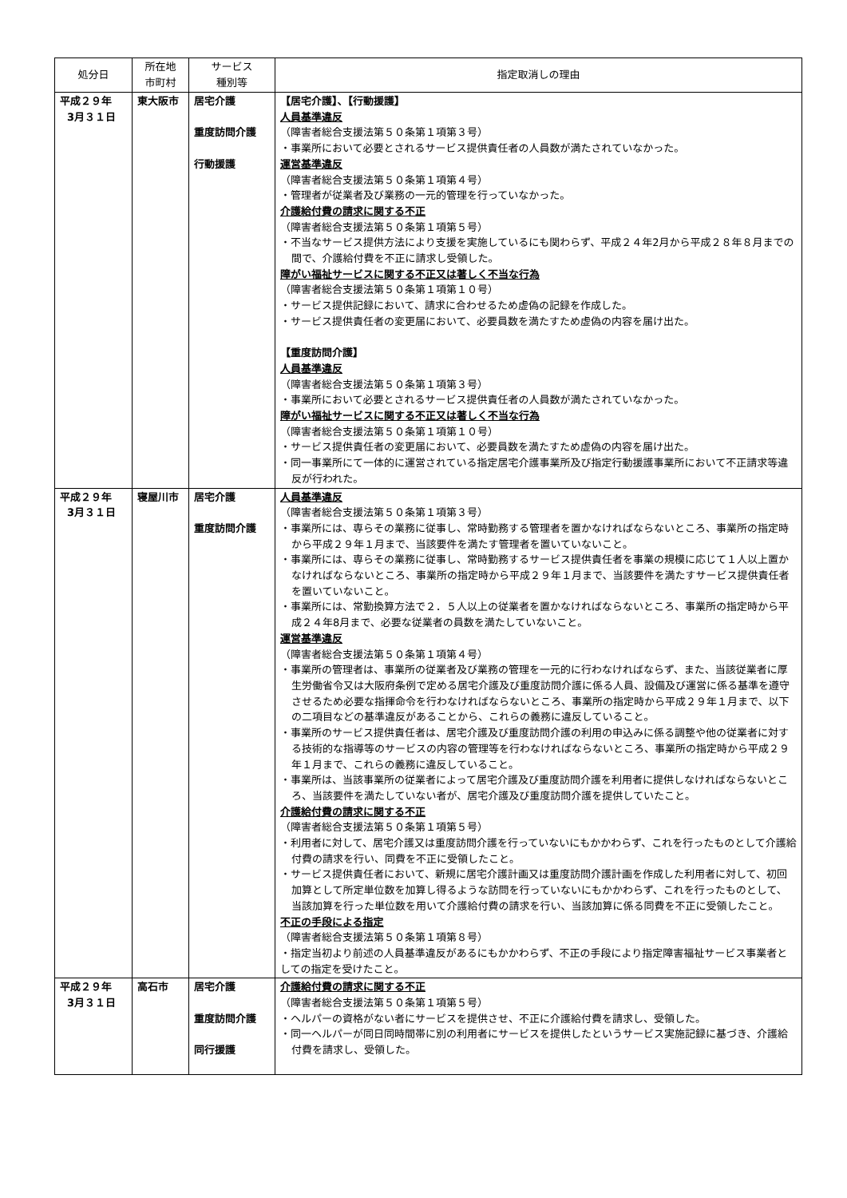| 処分日 | 所在地 市町村 | サービス 種別等 | 指定取消しの理由 |
| --- | --- | --- | --- |
| 平成２９年 3月３１日 | 東大阪市 | 居宅介護 重度訪問介護 行動援護 | 【居宅介護】、【行動援護】 人員基準違反 （障害者総合支援法第５０条第１項第３号） ・事業所において必要とされるサービス提供責任者の人員数が満たされていなかった。 運営基準違反 （障害者総合支援法第５０条第１項第４号） ・管理者が従業者及び業務の一元的管理を行っていなかった。 介護給付費の請求に関する不正 （障害者総合支援法第５０条第１項第５号） ・不当なサービス提供方法により支援を実施しているにも関わらず、平成２４年2月から平成２８年８月までの間で、介護給付費を不正に請求し受領した。 障がい福祉サービスに関する不正又は著しく不当な行為 （障害者総合支援法第５０条第１項第１０号） ・サービス提供記録において、請求に合わせるため虚偽の記録を作成した。 ・サービス提供責任者の変更届において、必要員数を満たすため虚偽の内容を届け出た。 【重度訪問介護】 人員基準違反 （障害者総合支援法第５０条第１項第３号） ・事業所において必要とされるサービス提供責任者の人員数が満たされていなかった。 障がい福祉サービスに関する不正又は著しく不当な行為 （障害者総合支援法第５０条第１項第１０号） ・サービス提供責任者の変更届において、必要員数を満たすため虚偽の内容を届け出た。 ・同一事業所にて一体的に運営されている指定居宅介護事業所及び指定行動援護事業所において不正請求等違反が行われた。 |
| 平成２９年 3月３１日 | 寝屋川市 | 居宅介護 重度訪問介護 | 人員基準違反 （障害者総合支援法第５０条第１項第３号） ・事業所には、専らその業務に従事し、常時勤務する管理者を置かなければならないところ、事業所の指定時から平成２９年１月まで、当該要件を満たす管理者を置いていないこと。 ・事業所には、専らその業務に従事し、常時勤務するサービス提供責任者を事業の規模に応じて１人以上置かなければならないところ、事業所の指定時から平成２９年１月まで、当該要件を満たすサービス提供責任者を置いていないこと。 ・事業所には、常勤換算方法で２．５人以上の従業者を置かなければならないところ、事業所の指定時から平成２４年8月まで、必要な従業者の員数を満たしていないこと。 運営基準違反 （障害者総合支援法第５０条第１項第４号） ・事業所の管理者は、事業所の従業者及び業務の管理を一元的に行わなければならず、また、当該従業者に厚生労働省令又は大阪府条例で定める居宅介護及び重度訪問介護に係る人員、設備及び運営に係る基準を遵守させるため必要な指揮命令を行わなければならないところ、事業所の指定時から平成２９年１月まで、以下の二項目などの基準違反があることから、これらの義務に違反していること。 ・事業所のサービス提供責任者は、居宅介護及び重度訪問介護の利用の申込みに係る調整や他の従業者に対する技術的な指導等のサービスの内容の管理等を行わなければならないところ、事業所の指定時から平成２９年１月まで、これらの義務に違反していること。 ・事業所は、当該事業所の従業者によって居宅介護及び重度訪問介護を利用者に提供しなければならないところ、当該要件を満たしていない者が、居宅介護及び重度訪問介護を提供していたこと。 介護給付費の請求に関する不正 （障害者総合支援法第５０条第１項第５号） ・利用者に対して、居宅介護又は重度訪問介護を行っていないにもかかわらず、これを行ったものとして介護給付費の請求を行い、同費を不正に受領したこと。 ・サービス提供責任者において、新規に居宅介護計画又は重度訪問介護計画を作成した利用者に対して、初回加算として所定単位数を加算し得るような訪問を行っていないにもかかわらず、これを行ったものとして、当該加算を行った単位数を用いて介護給付費の請求を行い、当該加算に係る同費を不正に受領したこと。 不正の手段による指定 （障害者総合支援法第５０条第１項第８号） ・指定当初より前述の人員基準違反があるにもかかわらず、不正の手段により指定障害福祉サービス事業者としての指定を受けたこと。 |
| 平成２９年 3月３１日 | 高石市 | 居宅介護 重度訪問介護 同行援護 | 介護給付費の請求に関する不正 （障害者総合支援法第５０条第１項第５号） ・ヘルパーの資格がない者にサービスを提供させ、不正に介護給付費を請求し、受領した。 ・同一ヘルパーが同日同時間帯に別の利用者にサービスを提供したというサービス実施記録に基づき、介護給付費を請求し、受領した。 |